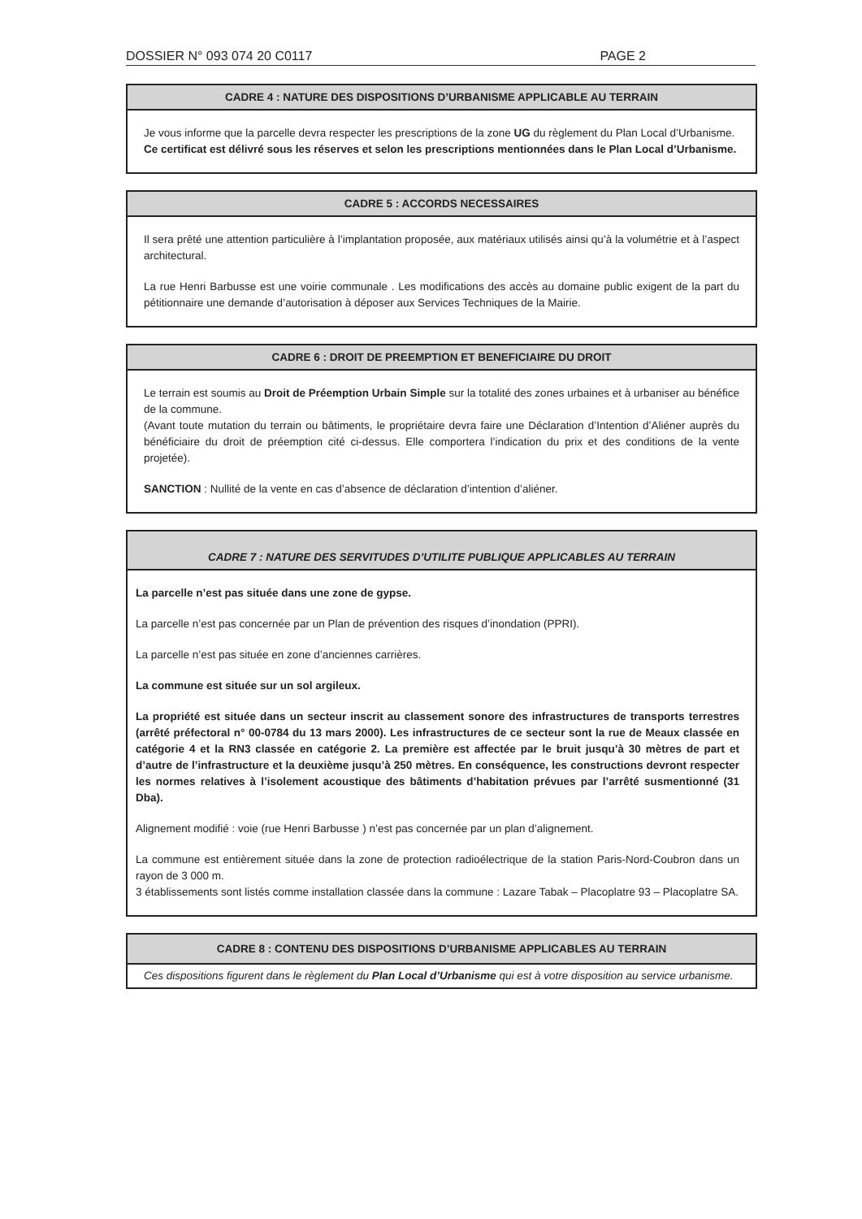DOSSIER N° 093 074 20 C0117 PAGE 2
CADRE 4 : NATURE DES DISPOSITIONS D’URBANISME APPLICABLE AU TERRAIN
Je vous informe que la parcelle devra respecter les prescriptions de la zone UG du règlement du Plan Local d’Urbanisme.
Ce certificat est délivré sous les réserves et selon les prescriptions mentionnées dans le Plan Local d’Urbanisme.
CADRE 5 : ACCORDS NECESSAIRES
Il sera prêté une attention particulière à l’implantation proposée, aux matériaux utilisés ainsi qu’à la volumétrie et à l’aspect architectural.
La rue Henri Barbusse est une voirie communale . Les modifications des accès au domaine public exigent de la part du pétitionnaire une demande d’autorisation à déposer aux Services Techniques de la Mairie.
CADRE 6 : DROIT DE PREEMPTION ET BENEFICIAIRE DU DROIT
Le terrain est soumis au Droit de Préemption Urbain Simple sur la totalité des zones urbaines et à urbaniser au bénéfice de la commune.
(Avant toute mutation du terrain ou bâtiments, le propriétaire devra faire une Déclaration d’Intention d’Aliéner auprès du bénéficiaire du droit de préemption cité ci-dessus. Elle comportera l’indication du prix et des conditions de la vente projetée).
SANCTION : Nullité de la vente en cas d’absence de déclaration d’intention d’aliéner.
CADRE 7 : NATURE DES SERVITUDES D’UTILITE PUBLIQUE APPLICABLES AU TERRAIN
La parcelle n’est pas située dans une zone de gypse.
La parcelle n’est pas concernée par un Plan de prévention des risques d’inondation (PPRI).
La parcelle n’est pas située en zone d’anciennes carrières.
La commune est située sur un sol argileux.
La propriété est située dans un secteur inscrit au classement sonore des infrastructures de transports terrestres (arrêté préfectoral n° 00-0784 du 13 mars 2000). Les infrastructures de ce secteur sont la rue de Meaux classée en catégorie 4 et la RN3 classée en catégorie 2. La première est affectée par le bruit jusqu’à 30 mètres de part et d’autre de l’infrastructure et la deuxième jusqu’à 250 mètres. En conséquence, les constructions devront respecter les normes relatives à l’isolement acoustique des bâtiments d’habitation prévues par l’arrêté susmentionné (31 Dba).
Alignement modifié : voie (rue Henri Barbusse ) n’est pas concernée par un plan d’alignement.
La commune est entièrement située dans la zone de protection radioélectrique de la station Paris-Nord-Coubron dans un rayon de 3 000 m.
3 établissements sont listés comme installation classée dans la commune : Lazare Tabak – Placoplatre 93 – Placoplatre SA.
CADRE 8 : CONTENU DES DISPOSITIONS D’URBANISME APPLICABLES AU TERRAIN
Ces dispositions figurent dans le règlement du Plan Local d’Urbanisme qui est à votre disposition au service urbanisme.